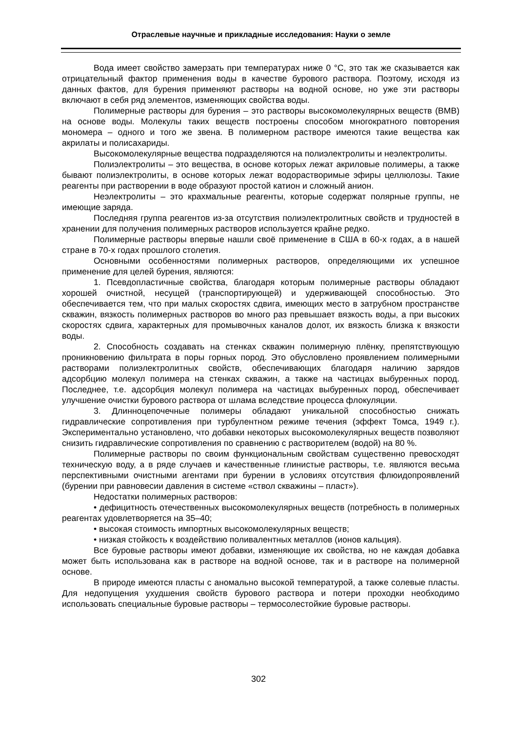Отраслевые научные и прикладные исследования: Науки о земле
Вода имеет свойство замерзать при температурах ниже 0 °С, это так же сказывается как отрицательный фактор применения воды в качестве бурового раствора. Поэтому, исходя из данных фактов, для бурения применяют растворы на водной основе, но уже эти растворы включают в себя ряд элементов, изменяющих свойства воды.
Полимерные растворы для бурения – это растворы высокомолекулярных веществ (ВМВ) на основе воды. Молекулы таких веществ построены способом многократного повторения мономера – одного и того же звена. В полимерном растворе имеются такие вещества как акрилаты и полисахариды.
Высокомолекулярные вещества подразделяются на полиэлектролиты и неэлектролиты.
Полиэлектролиты – это вещества, в основе которых лежат акриловые полимеры, а также бывают полиэлектролиты, в основе которых лежат водорастворимые эфиры целлюлозы. Такие реагенты при растворении в воде образуют простой катион и сложный анион.
Неэлектролиты – это крахмальные реагенты, которые содержат полярные группы, не имеющие заряда.
Последняя группа реагентов из-за отсутствия полиэлектролитных свойств и трудностей в хранении для получения полимерных растворов используется крайне редко.
Полимерные растворы впервые нашли своё применение в США в 60-х годах, а в нашей стране в 70-х годах прошлого столетия.
Основными особенностями полимерных растворов, определяющими их успешное применение для целей бурения, являются:
1. Псевдопластичные свойства, благодаря которым полимерные растворы обладают хорошей очистной, несущей (транспортирующей) и удерживающей способностью. Это обеспечивается тем, что при малых скоростях сдвига, имеющих место в затрубном пространстве скважин, вязкость полимерных растворов во много раз превышает вязкость воды, а при высоких скоростях сдвига, характерных для промывочных каналов долот, их вязкость близка к вязкости воды.
2. Способность создавать на стенках скважин полимерную плёнку, препятствующую проникновению фильтрата в поры горных пород. Это обусловлено проявлением полимерными растворами полиэлектролитных свойств, обеспечивающих благодаря наличию зарядов адсорбцию молекул полимера на стенках скважин, а также на частицах выбуренных пород. Последнее, т.е. адсорбция молекул полимера на частицах выбуренных пород, обеспечивает улучшение очистки бурового раствора от шлама вследствие процесса флокуляции.
3. Длинноцепочечные полимеры обладают уникальной способностью снижать гидравлические сопротивления при турбулентном режиме течения (эффект Томса, 1949 г.). Экспериментально установлено, что добавки некоторых высокомолекулярных веществ позволяют снизить гидравлические сопротивления по сравнению с растворителем (водой) на 80 %.
Полимерные растворы по своим функциональным свойствам существенно превосходят техническую воду, а в ряде случаев и качественные глинистые растворы, т.е. являются весьма перспективными очистными агентами при бурении в условиях отсутствия флюидопроявлений (бурении при равновесии давления в системе «ствол скважины – пласт»).
Недостатки полимерных растворов:
• дефицитность отечественных высокомолекулярных веществ (потребность в полимерных реагентах удовлетворяется на 35–40;
• высокая стоимость импортных высокомолекулярных веществ;
• низкая стойкость к воздействию поливалентных металлов (ионов кальция).
Все буровые растворы имеют добавки, изменяющие их свойства, но не каждая добавка может быть использована как в растворе на водной основе, так и в растворе на полимерной основе.
В природе имеются пласты с аномально высокой температурой, а также солевые пласты. Для недопущения ухудшения свойств бурового раствора и потери проходки необходимо использовать специальные буровые растворы – термосолестойкие буровые растворы.
302